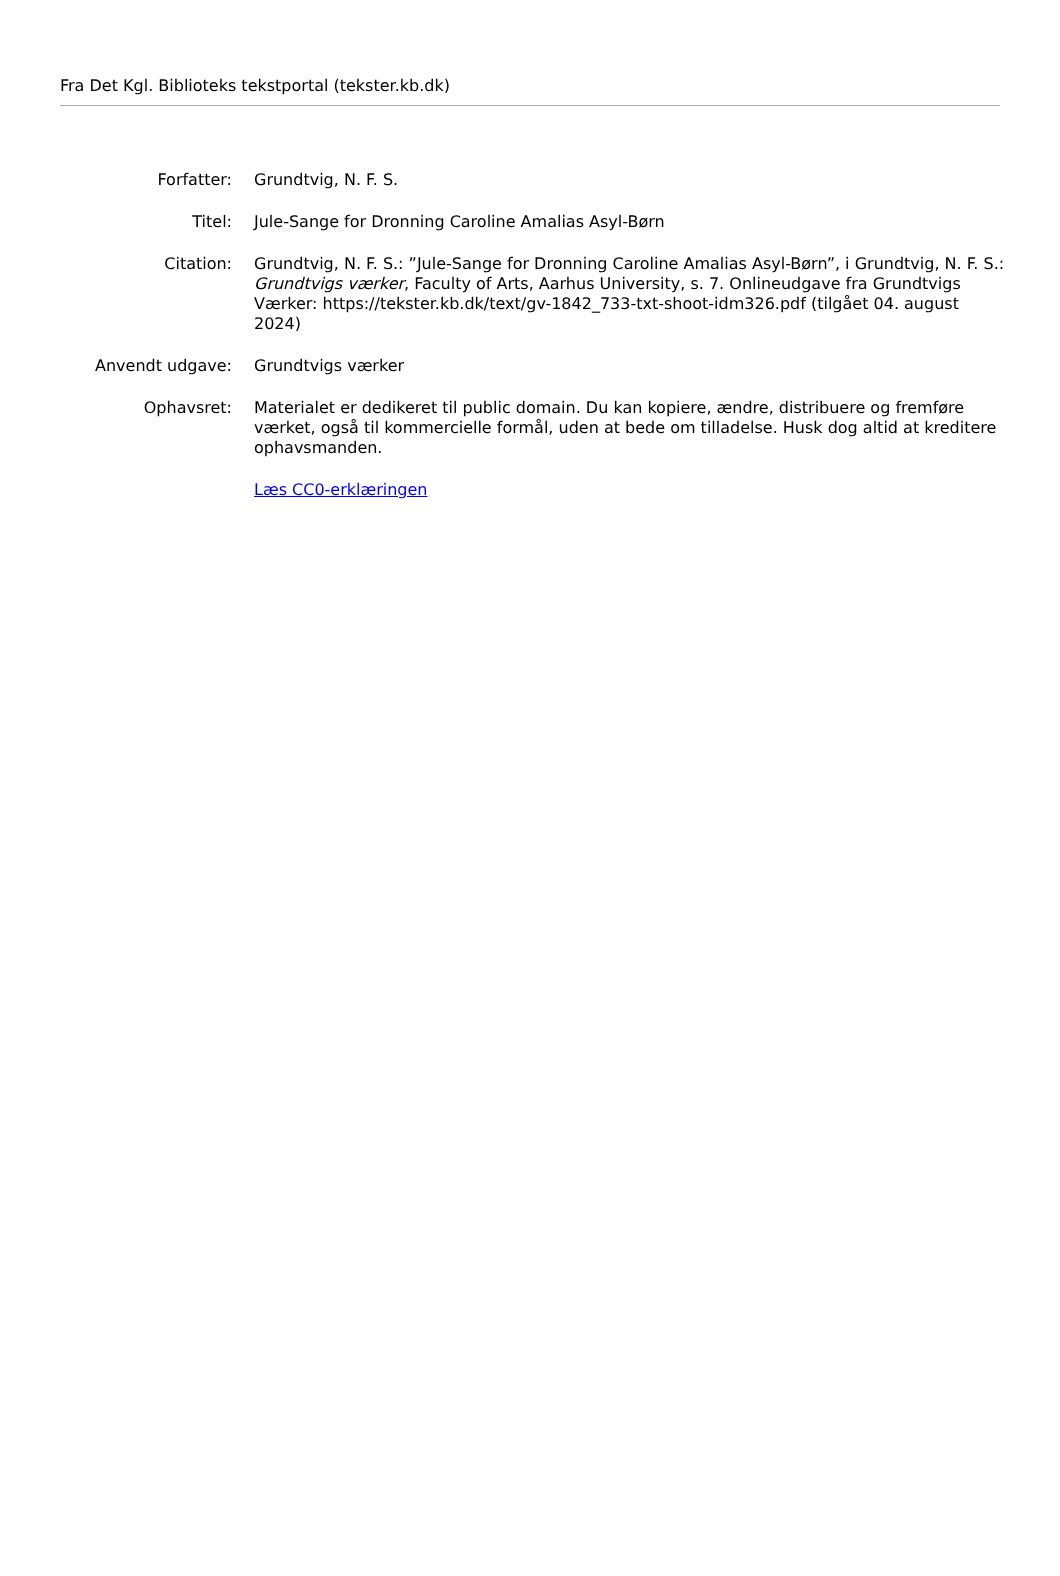Fra Det Kgl. Biblioteks tekstportal (tekster.kb.dk)
| Forfatter: | Grundtvig, N. F. S. |
| Titel: | Jule-Sange for Dronning Caroline Amalias Asyl-Børn |
| Citation: | Grundtvig, N. F. S.: ”Jule-Sange for Dronning Caroline Amalias Asyl-Børn”, i Grundtvig, N. F. S.: Grundtvigs værker , Faculty of Arts, Aarhus University, s. 7. Onlineudgave fra Grundtvigs Værker: https://tekster.kb.dk/text/gv-1842_733-txt-shoot-idm326.pdf (tilgået 04. august 2024) |
| Anvendt udgave: | Grundtvigs værker |
| Ophavsret: | Materialet er dedikeret til public domain. Du kan kopiere, ændre, distribuere og fremføre værket, også til kommercielle formål, uden at bede om tilladelse. Husk dog altid at kreditere ophavsmanden. |
| | Læs CC0-erklæringen |